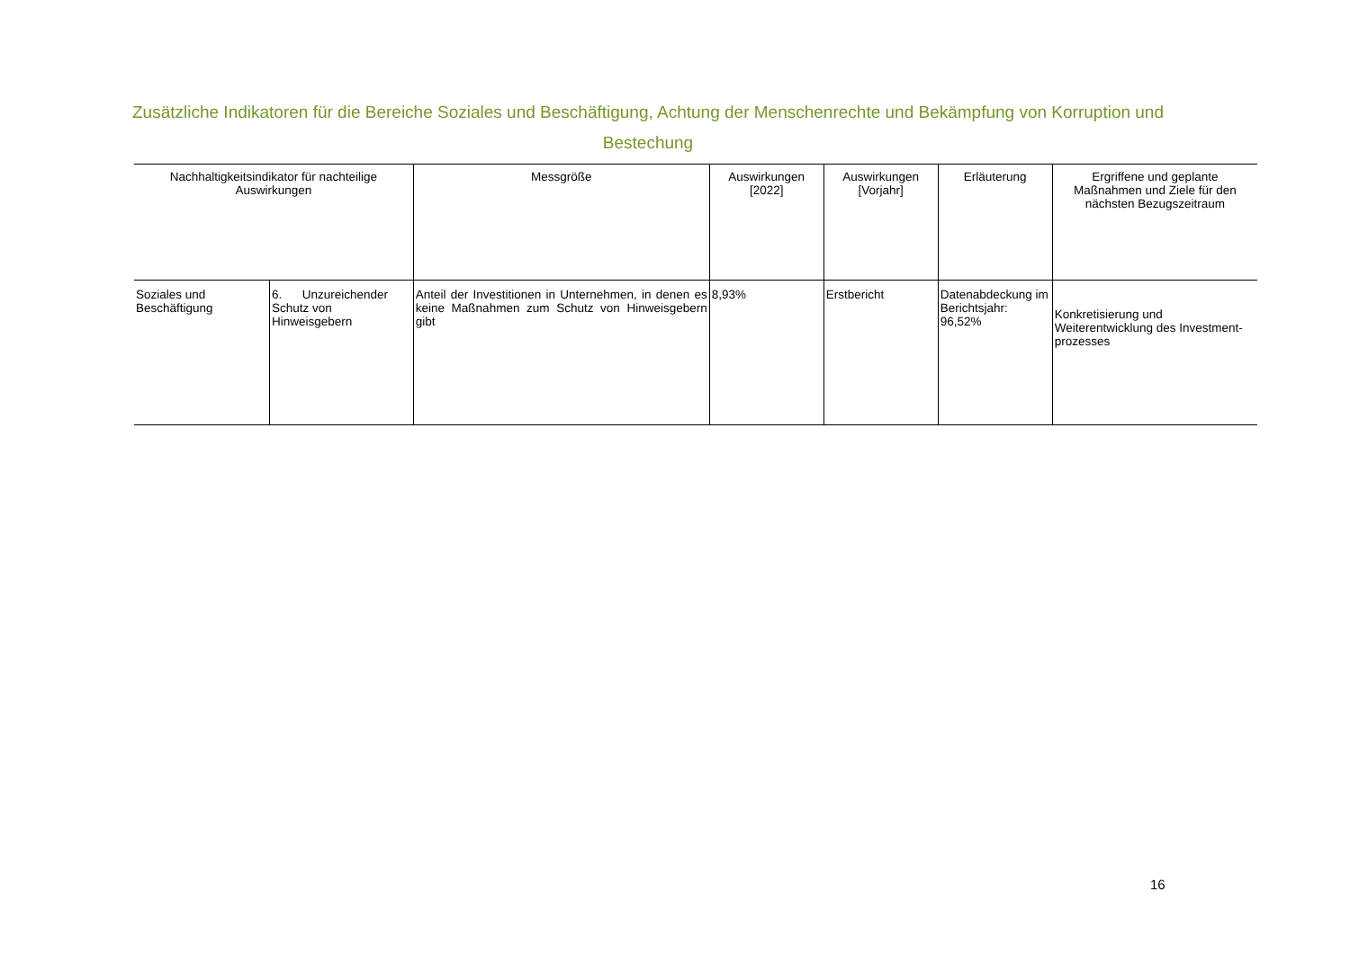Zusätzliche Indikatoren für die Bereiche Soziales und Beschäftigung, Achtung der Menschenrechte und Bekämpfung von Korruption und Bestechung
| Nachhaltigkeitsindikator für nachteilige Auswirkungen | | Messgröße | Auswirkungen [2022] | Auswirkungen [Vorjahr] | Erläuterung | Ergriffene und geplante Maßnahmen und Ziele für den nächsten Bezugszeitraum |
| --- | --- | --- | --- | --- | --- | --- |
| Soziales und Beschäftigung | 6. Unzureichender Schutz von Hinweisgebern | Anteil der Investitionen in Unternehmen, in denen es keine Maßnahmen zum Schutz von Hinweisgebern gibt | 8,93% | Erstbericht | Datenabdeckung im Berichtsjahr: 96,52% | Konkretisierung und Weiterentwicklung des Investment-prozesses |
16